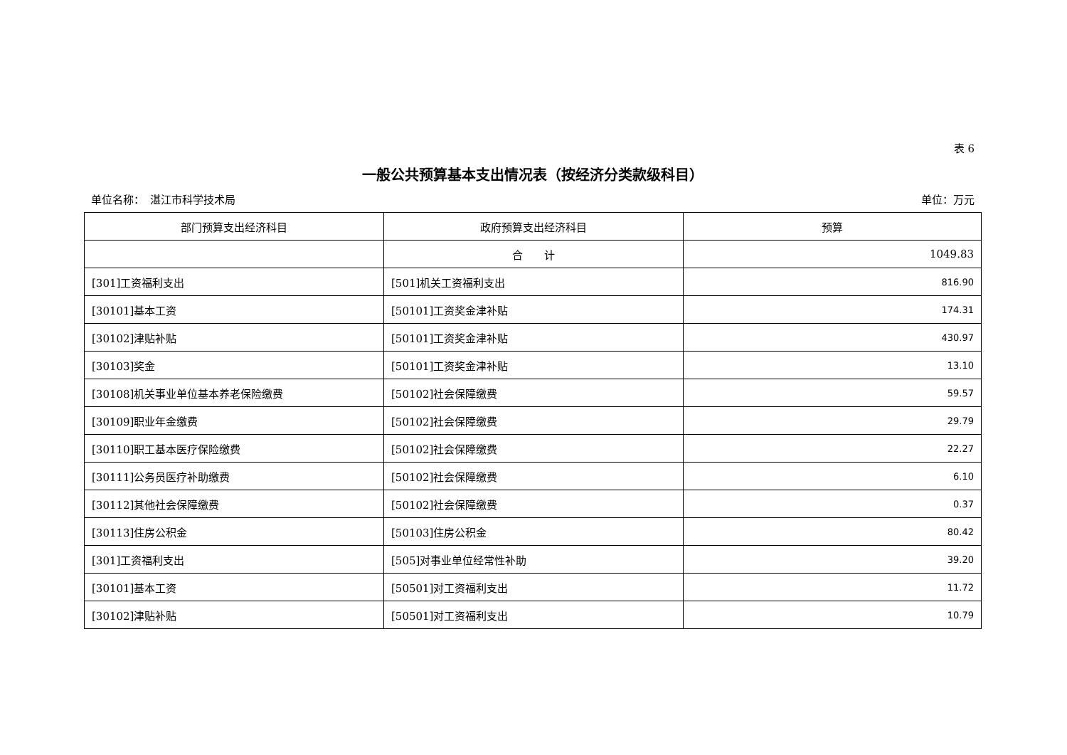表 6
一般公共预算基本支出情况表（按经济分类款级科目）
单位名称：　湛江市科学技术局 单位：万元
| 部门预算支出经济科目 | 政府预算支出经济科目 | 预算 |
| --- | --- | --- |
| | 合 计 | 1049.83 |
| [301]工资福利支出 | [501]机关工资福利支出 | 816.90 |
| [30101]基本工资 | [50101]工资奖金津补贴 | 174.31 |
| [30102]津贴补贴 | [50101]工资奖金津补贴 | 430.97 |
| [30103]奖金 | [50101]工资奖金津补贴 | 13.10 |
| [30108]机关事业单位基本养老保险缴费 | [50102]社会保障缴费 | 59.57 |
| [30109]职业年金缴费 | [50102]社会保障缴费 | 29.79 |
| [30110]职工基本医疗保险缴费 | [50102]社会保障缴费 | 22.27 |
| [30111]公务员医疗补助缴费 | [50102]社会保障缴费 | 6.10 |
| [30112]其他社会保障缴费 | [50102]社会保障缴费 | 0.37 |
| [30113]住房公积金 | [50103]住房公积金 | 80.42 |
| [301]工资福利支出 | [505]对事业单位经常性补助 | 39.20 |
| [30101]基本工资 | [50501]对工资福利支出 | 11.72 |
| [30102]津贴补贴 | [50501]对工资福利支出 | 10.79 |